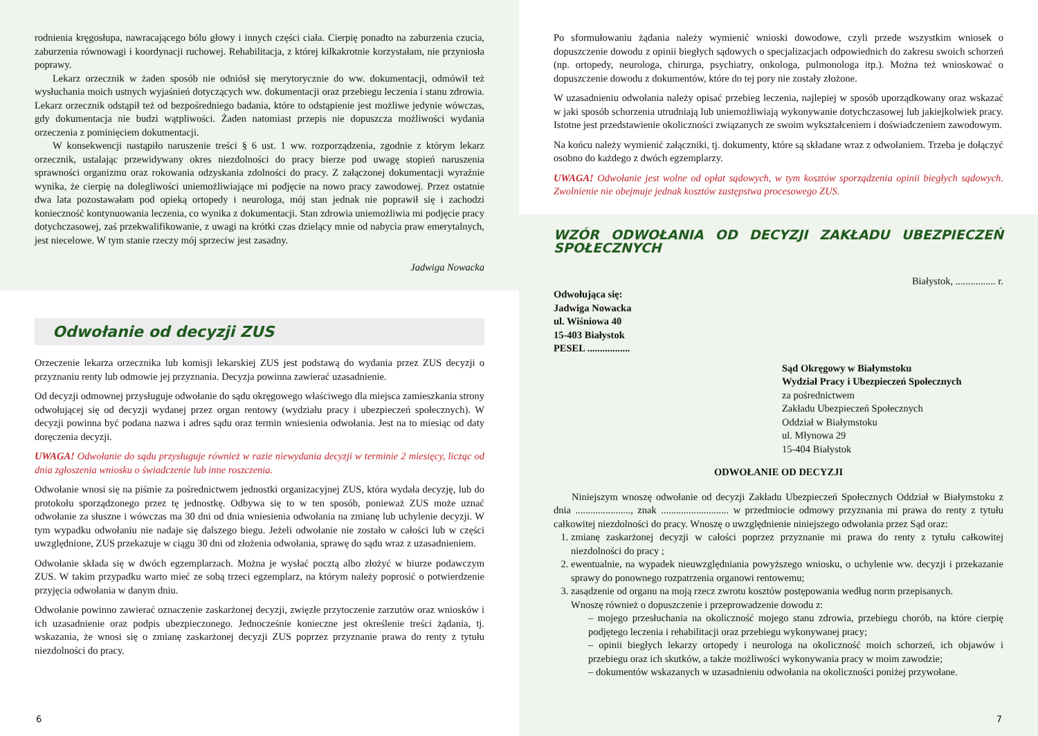rodnienia kręgosłupa, nawracającego bólu głowy i innych części ciała. Cierpię ponadto na zaburzenia czucia, zaburzenia równowagi i koordynacji ruchowej. Rehabilitacja, z której kilkakrotnie korzystałam, nie przyniosła poprawy.
Lekarz orzecznik w żaden sposób nie odniósł się merytorycznie do ww. dokumentacji, odmówił też wysłuchania moich ustnych wyjaśnień dotyczących ww. dokumentacji oraz przebiegu leczenia i stanu zdrowia. Lekarz orzecznik odstąpił też od bezpośredniego badania, które to odstąpienie jest możliwe jedynie wówczas, gdy dokumentacja nie budzi wątpliwości. Żaden natomiast przepis nie dopuszcza możliwości wydania orzeczenia z pominięciem dokumentacji.
W konsekwencji nastąpiło naruszenie treści § 6 ust. 1 ww. rozporządzenia, zgodnie z którym lekarz orzecznik, ustalając przewidywany okres niezdolności do pracy bierze pod uwagę stopień naruszenia sprawności organizmu oraz rokowania odzyskania zdolności do pracy. Z załączonej dokumentacji wyraźnie wynika, że cierpię na dolegliwości uniemożliwiające mi podjęcie na nowo pracy zawodowej. Przez ostatnie dwa lata pozostawałam pod opieką ortopedy i neurologa, mój stan jednak nie poprawił się i zachodzi konieczność kontynuowania leczenia, co wynika z dokumentacji. Stan zdrowia uniemożliwia mi podjęcie pracy dotychczasowej, zaś przekwalifikowanie, z uwagi na krótki czas dzielący mnie od nabycia praw emerytalnych, jest niecelowe. W tym stanie rzeczy mój sprzeciw jest zasadny.
Jadwiga Nowacka
Odwołanie od decyzji ZUS
Orzeczenie lekarza orzecznika lub komisji lekarskiej ZUS jest podstawą do wydania przez ZUS decyzji o przyznaniu renty lub odmowie jej przyznania. Decyzja powinna zawierać uzasadnienie.
Od decyzji odmownej przysługuje odwołanie do sądu okręgowego właściwego dla miejsca zamieszkania strony odwołującej się od decyzji wydanej przez organ rentowy (wydziału pracy i ubezpieczeń społecznych). W decyzji powinna być podana nazwa i adres sądu oraz termin wniesienia odwołania. Jest na to miesiąc od daty doręczenia decyzji.
UWAGA! Odwołanie do sądu przysługuje również w razie niewydania decyzji w terminie 2 miesięcy, licząc od dnia zgłoszenia wniosku o świadczenie lub inne roszczenia.
Odwołanie wnosi się na piśmie za pośrednictwem jednostki organizacyjnej ZUS, która wydała decyzję, lub do protokołu sporządzonego przez tę jednostkę. Odbywa się to w ten sposób, ponieważ ZUS może uznać odwołanie za słuszne i wówczas ma 30 dni od dnia wniesienia odwołania na zmianę lub uchylenie decyzji. W tym wypadku odwołaniu nie nadaje się dalszego biegu. Jeżeli odwołanie nie zostało w całości lub w części uwzględnione, ZUS przekazuje w ciągu 30 dni od złożenia odwołania, sprawę do sądu wraz z uzasadnieniem.
Odwołanie składa się w dwóch egzemplarzach. Można je wysłać pocztą albo złożyć w biurze podawczym ZUS. W takim przypadku warto mieć ze sobą trzeci egzemplarz, na którym należy poprosić o potwierdzenie przyjęcia odwołania w danym dniu.
Odwołanie powinno zawierać oznaczenie zaskarżonej decyzji, zwięzłe przytoczenie zarzutów oraz wniosków i ich uzasadnienie oraz podpis ubezpieczonego. Jednocześnie konieczne jest określenie treści żądania, tj. wskazania, że wnosi się o zmianę zaskarżonej decyzji ZUS poprzez przyznanie prawa do renty z tytułu niezdolności do pracy.
6
Po sformułowaniu żądania należy wymienić wnioski dowodowe, czyli przede wszystkim wniosek o dopuszczenie dowodu z opinii biegłych sądowych o specjalizacjach odpowiednich do zakresu swoich schorzeń (np. ortopedy, neurologa, chirurga, psychiatry, onkologa, pulmonologa itp.). Można też wnioskować o dopuszczenie dowodu z dokumentów, które do tej pory nie zostały złożone.
W uzasadnieniu odwołania należy opisać przebieg leczenia, najlepiej w sposób uporządkowany oraz wskazać w jaki sposób schorzenia utrudniają lub uniemożliwiają wykonywanie dotychczasowej lub jakiejkolwiek pracy. Istotne jest przedstawienie okoliczności związanych ze swoim wykształceniem i doświadczeniem zawodowym.
Na końcu należy wymienić załączniki, tj. dokumenty, które są składane wraz z odwołaniem. Trzeba je dołączyć osobno do każdego z dwóch egzemplarzy.
UWAGA! Odwołanie jest wolne od opłat sądowych, w tym kosztów sporządzenia opinii biegłych sądowych. Zwolnienie nie obejmuje jednak kosztów zastępstwa procesowego ZUS.
WZÓR ODWOŁANIA OD DECYZJI ZAKŁADU UBEZPIECZEŃ SPOŁECZNYCH
Białystok, ................ r.
Odwołująca się:
Jadwiga Nowacka
ul. Wiśniowa 40
15-403 Białystok
PESEL .................
Sąd Okręgowy w Białymstoku
Wydział Pracy i Ubezpieczeń Społecznych
za pośrednictwem
Zakładu Ubezpieczeń Społecznych
Oddział w Białymstoku
ul. Młynowa 29
15-404 Białystok
ODWOŁANIE OD DECYZJI
Niniejszym wnoszę odwołanie od decyzji Zakładu Ubezpieczeń Społecznych Oddział w Białymstoku z dnia ......................, znak ........................... w przedmiocie odmowy przyznania mi prawa do renty z tytułu całkowitej niezdolności do pracy. Wnoszę o uwzględnienie niniejszego odwołania przez Sąd oraz:
1. zmianę zaskarżonej decyzji w całości poprzez przyznanie mi prawa do renty z tytułu całkowitej niezdolności do pracy ;
2. ewentualnie, na wypadek nieuwzględniania powyższego wniosku, o uchylenie ww. decyzji i przekazanie sprawy do ponownego rozpatrzenia organowi rentowemu;
3. zasądzenie od organu na moją rzecz zwrotu kosztów postępowania według norm przepisanych.
Wnoszę również o dopuszczenie i przeprowadzenie dowodu z:
– mojego przesłuchania na okoliczność mojego stanu zdrowia, przebiegu chorób, na które cierpię podjętego leczenia i rehabilitacji oraz przebiegu wykonywanej pracy;
– opinii biegłych lekarzy ortopedy i neurologa na okoliczność moich schorzeń, ich objawów i przebiegu oraz ich skutków, a także możliwości wykonywania pracy w moim zawodzie;
– dokumentów wskazanych w uzasadnieniu odwołania na okoliczności poniżej przywołane.
7